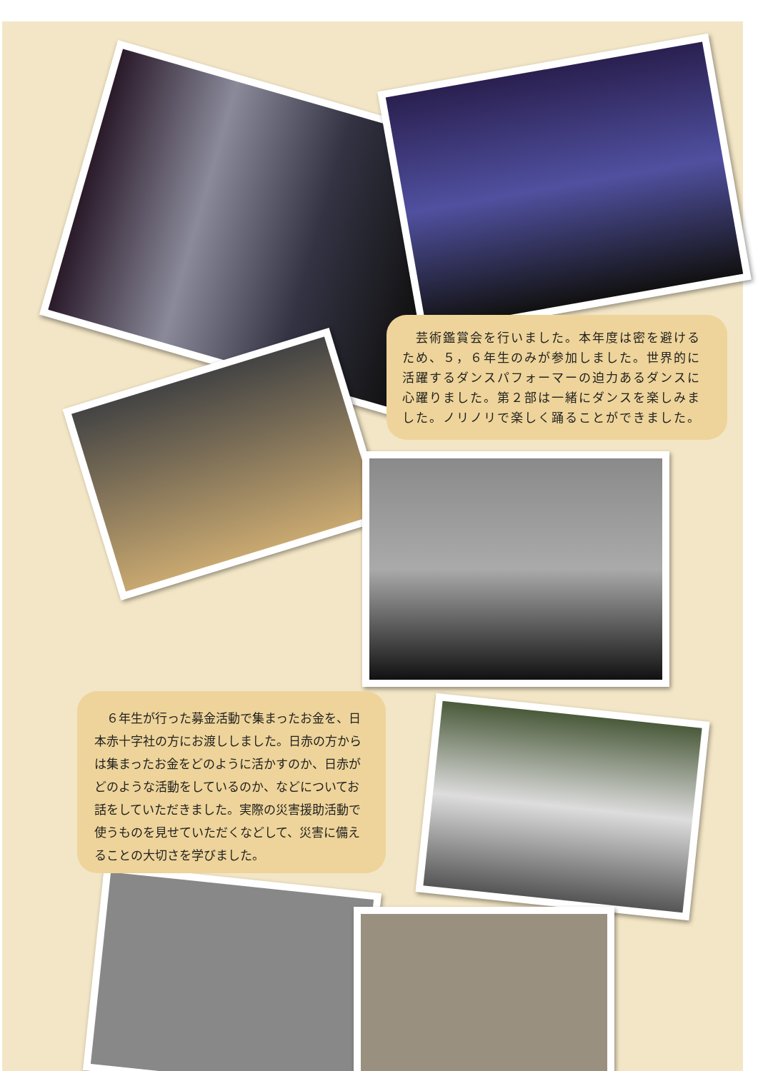芸術鑑賞会を行いました。本年度は密を避けるため、５，６年生のみが参加しました。世界的に活躍するダンスパフォーマーの迫力あるダンスに心躍りました。第２部は一緒にダンスを楽しみました。ノリノリで楽しく踊ることができました。
　６年生が行った募金活動で集まったお金を、日本赤十字社の方にお渡ししました。日赤の方からは集まったお金をどのように活かすのか、日赤がどのような活動をしているのか、などについてお話をしていただきました。実際の災害援助活動で使うものを見せていただくなどして、災害に備えることの大切さを学びました。